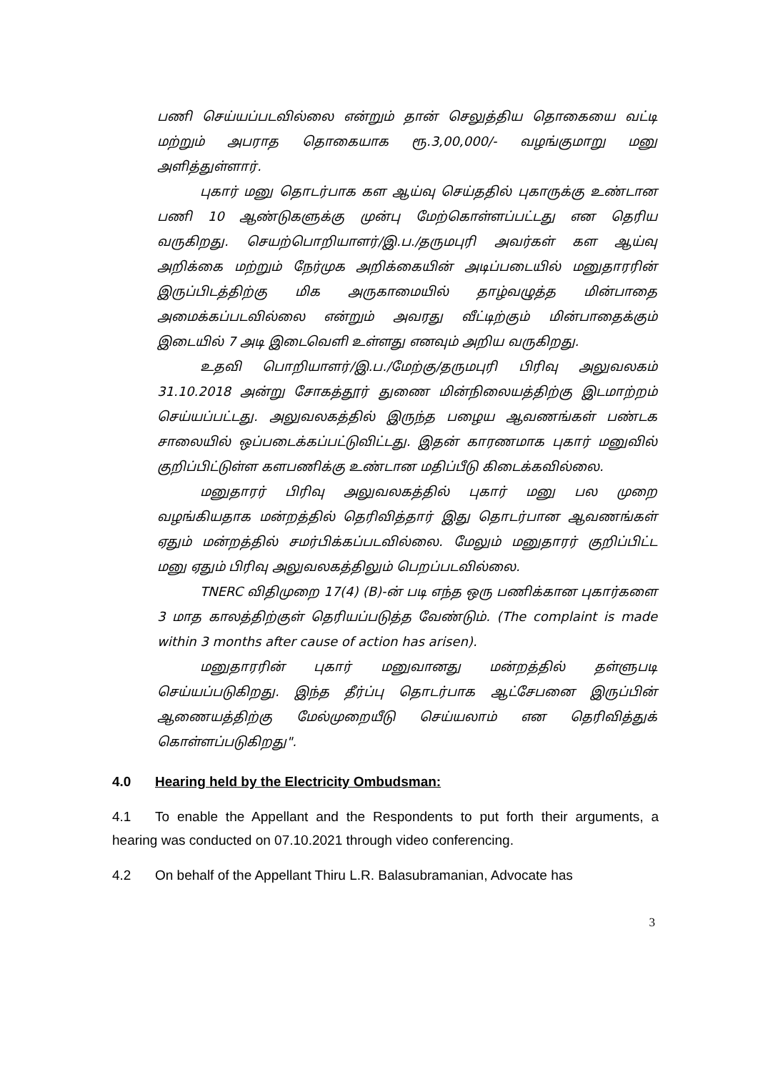பணி செய்யப்படவில்லை என்றும் தான் செலுத்திய தொகையை வட்டி மற்றும் அபராத தொகையாக ரூ.3,00,000/- வழங்குமாறு மனு அளித்துள்ளார்.
புகார் மனு தொடர்பாக கள ஆய்வு செய்ததில் புகாருக்கு உண்டான பணி 10 ஆண்டுகளுக்கு முன்பு மேற்கொள்ளப்பட்டது என தெரிய வருகிறது. செயற்பொறியாளர்/இ.ப./தருமபுரி அவர்கள் கள ஆய்வு அறிக்கை மற்றும் நேர்முக அறிக்கையின் அடிப்படையில் மனுதாரரின் இருப்பிடத்திற்கு மிக அருகாமையில் தாழ்வழுத்த மின்பாதை அமைக்கப்படவில்லை என்றும் அவரது வீட்டிற்கும் மின்பாதைக்கும் இடையில் 7 அடி இடைவெளி உள்ளது எனவும் அறிய வருகிறது.
உதவி பொறியாளர்/இ.ப./மேற்கு/தருமபுரி பிரிவு அலுவலகம் 31.10.2018 அன்று சோகத்தூர் துணை மின்நிலையத்திற்கு இடமாற்றம் செய்யப்பட்டது. அலுவலகத்தில் இருந்த பழைய ஆவணங்கள் பண்டக சாலையில் ஒப்படைக்கப்பட்டுவிட்டது. இதன் காரணமாக புகார் மனுவில் குறிப்பிட்டுள்ள களபணிக்கு உண்டான மதிப்பீடு கிடைக்கவில்லை.
மனுதாரர் பிரிவு அலுவலகத்தில் புகார் மனு பல முறை வழங்கியதாக மன்றத்தில் தெரிவித்தார் இது தொடர்பான ஆவணங்கள் ஏதும் மன்றத்தில் சமர்பிக்கப்படவில்லை. மேலும் மனுதாரர் குறிப்பிட்ட மனு ஏதும் பிரிவு அலுவலகத்திலும் பெறப்படவில்லை.
TNERC விதிமுறை 17(4) (B)-ன் படி எந்த ஒரு பணிக்கான புகார்களை 3 மாத காலத்திற்குள் தெரியப்படுத்த வேண்டும். (The complaint is made within 3 months after cause of action has arisen).
மனுதாரரின் புகார் மனுவானது மன்றத்தில் தள்ளுபடி செய்யப்படுகிறது. இந்த தீர்ப்பு தொடர்பாக ஆட்சேபனை இருப்பின் ஆணையத்திற்கு மேல்முறையீடு செய்யலாம் என தெரிவித்துக் கொள்ளப்படுகிறது".
4.0 Hearing held by the Electricity Ombudsman:
4.1 To enable the Appellant and the Respondents to put forth their arguments, a hearing was conducted on 07.10.2021 through video conferencing.
4.2 On behalf of the Appellant Thiru L.R. Balasubramanian, Advocate has
3